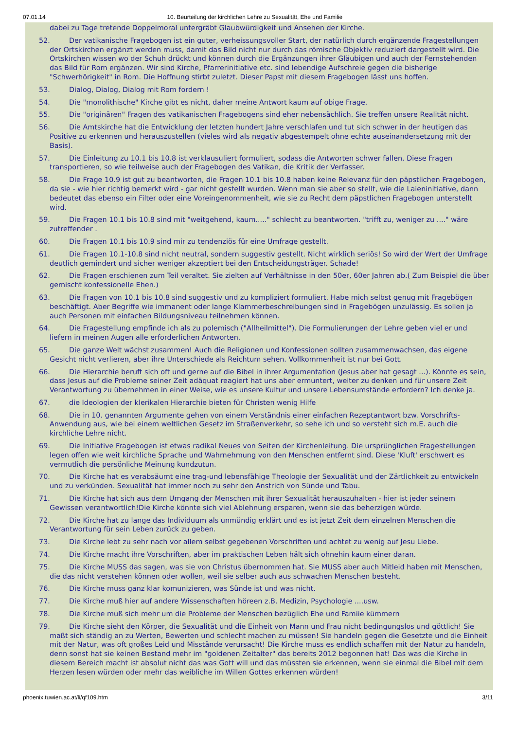07.01.14 10. Beurteilung der kirchlichen Lehre zu Sexualität, Ehe und Familie
dabei zu Tage tretende Doppelmoral untergräbt Glaubwürdigkeit und Ansehen der Kirche.
52. Der vatikanische Fragebogen ist ein guter, verheissungsvoller Start, der natürlich durch ergänzende Fragestellungen der Ortskirchen ergänzt werden muss, damit das Bild nicht nur durch das römische Objektiv reduziert dargestellt wird. Die Ortskirchen wissen wo der Schuh drückt und können durch die Ergänzungen ihrer Gläubigen und auch der Fernstehenden das Bild für Rom ergänzen. Wir sind Kirche, Pfarrerinitiative etc. sind lebendige Aufschreie gegen die bisherige "Schwerhörigkeit" in Rom. Die Hoffnung stirbt zuletzt. Dieser Papst mit diesem Fragebogen lässt uns hoffen.
53. Dialog, Dialog, Dialog mit Rom fordern !
54. Die "monolithische" Kirche gibt es nicht, daher meine Antwort kaum auf obige Frage.
55. Die "originären" Fragen des vatikanischen Fragebogens sind eher nebensächlich. Sie treffen unsere Realität nicht.
56. Die Amtskirche hat die Entwicklung der letzten hundert Jahre verschlafen und tut sich schwer in der heutigen das Positive zu erkennen und herauszustellen (vieles wird als negativ abgestempelt ohne echte auseinandersetzung mit der Basis).
57. Die Einleitung zu 10.1 bis 10.8 ist verklausuliert formuliert, sodass die Antworten schwer fallen. Diese Fragen transportieren, so wie teilweise auch der Fragebogen des Vatikan, die Kritik der Verfasser.
58. Die Frage 10.9 ist gut zu beantworten, die Fragen 10.1 bis 10.8 haben keine Relevanz für den päpstlichen Fragebogen, da sie - wie hier richtig bemerkt wird - gar nicht gestellt wurden. Wenn man sie aber so stellt, wie die Laieninitiative, dann bedeutet das ebenso ein Filter oder eine Voreingenommenheit, wie sie zu Recht dem päpstlichen Fragebogen unterstellt wird.
59. Die Fragen 10.1 bis 10.8 sind mit "weitgehend, kaum....." schlecht zu beantworten. "trifft zu, weniger zu ...." wäre zutreffender .
60. Die Fragen 10.1 bis 10.9 sind mir zu tendenziös für eine Umfrage gestellt.
61. Die Fragen 10.1-10.8 sind nicht neutral, sondern suggestiv gestellt. Nicht wirklich seriös! So wird der Wert der Umfrage deutlich gemindert und sicher weniger akzeptiert bei den Entscheidungsträger. Schade!
62. Die Fragen erschienen zum Teil veraltet. Sie zielten auf Verhältnisse in den 50er, 60er Jahren ab.( Zum Beispiel die über gemischt konfessionelle Ehen.)
63. Die Fragen von 10.1 bis 10.8 sind suggestiv und zu kompliziert formuliert. Habe mich selbst genug mit Fragebögen beschäftigt. Aber Begriffe wie immanent oder lange Klammerbeschreibungen sind in Fragebögen unzulässig. Es sollen ja auch Personen mit einfachen Bildungsniveau teilnehmen können.
64. Die Fragestellung empfinde ich als zu polemisch ("Allheilmittel"). Die Formulierungen der Lehre geben viel er und liefern in meinen Augen alle erforderlichen Antworten.
65. Die ganze Welt wächst zusammen! Auch die Religionen und Konfessionen sollten zusammenwachsen, das eigene Gesicht nicht verlieren, aber ihre Unterschiede als Reichtum sehen. Vollkommenheit ist nur bei Gott.
66. Die Hierarchie beruft sich oft und gerne auf die Bibel in ihrer Argumentation (Jesus aber hat gesagt ...). Könnte es sein, dass Jesus auf die Probleme seiner Zeit adäquat reagiert hat uns aber ermuntert, weiter zu denken und für unsere Zeit Verantwortung zu übernehmen in einer Weise, wie es unsere Kultur und unsere Lebensumstände erfordern? Ich denke ja.
67. die Ideologien der klerikalen Hierarchie bieten für Christen wenig Hilfe
68. Die in 10. genannten Argumente gehen von einem Verständnis einer einfachen Rezeptantwort bzw. Vorschrifts-Anwendung aus, wie bei einem weltlichen Gesetz im Straßenverkehr, so sehe ich und so versteht sich m.E. auch die kirchliche Lehre nicht.
69. Die Initiative Fragebogen ist etwas radikal Neues von Seiten der Kirchenleitung. Die ursprünglichen Fragestellungen legen offen wie weit kirchliche Sprache und Wahrnehmung von den Menschen entfernt sind. Diese 'Kluft' erschwert es vermutlich die persönliche Meinung kundzutun.
70. Die Kirche hat es verabsäumt eine trag-und lebensfähige Theologie der Sexualität und der Zärtlichkeit zu entwickeln und zu verkünden. Sexualität hat immer noch zu sehr den Anstrich von Sünde und Tabu.
71. Die Kirche hat sich aus dem Umgang der Menschen mit ihrer Sexualität herauszuhalten - hier ist jeder seinem Gewissen verantwortlich!Die Kirche könnte sich viel Ablehnung ersparen, wenn sie das beherzigen würde.
72. Die Kirche hat zu lange das Individuum als unmündig erklärt und es ist jetzt Zeit dem einzelnen Menschen die Verantwortung für sein Leben zurück zu geben.
73. Die Kirche lebt zu sehr nach vor allem selbst gegebenen Vorschriften und achtet zu wenig auf Jesu Liebe.
74. Die Kirche macht ihre Vorschriften, aber im praktischen Leben hält sich ohnehin kaum einer daran.
75. Die Kirche MUSS das sagen, was sie von Christus übernommen hat. Sie MUSS aber auch Mitleid haben mit Menschen, die das nicht verstehen können oder wollen, weil sie selber auch aus schwachen Menschen besteht.
76. Die Kirche muss ganz klar komunizieren, was Sünde ist und was nicht.
77. Die Kirche muß hier auf andere Wissenschaften höreen z.B. Medizin, Psychologie ....usw.
78. Die Kirche muß sich mehr um die Probleme der Menschen bezüglich Ehe und Famiie kümmern
79. Die Kirche sieht den Körper, die Sexualität und die Einheit von Mann und Frau nicht bedingungslos und göttlich! Sie maßt sich ständig an zu Werten, Bewerten und schlecht machen zu müssen! Sie handeln gegen die Gesetzte und die Einheit mit der Natur, was oft großes Leid und Misstände verursacht! Die Kirche muss es endlich schaffen mit der Natur zu handeln, denn sonst hat sie keinen Bestand mehr im "goldenen Zeitalter" das bereits 2012 begonnen hat! Das was die Kirche in diesem Bereich macht ist absolut nicht das was Gott will und das müssten sie erkennen, wenn sie einmal die Bibel mit dem Herzen lesen würden oder mehr das weibliche im Willen Gottes erkennen würden!
phoenix.tuwien.ac.at/li/qf109.htm 3/11